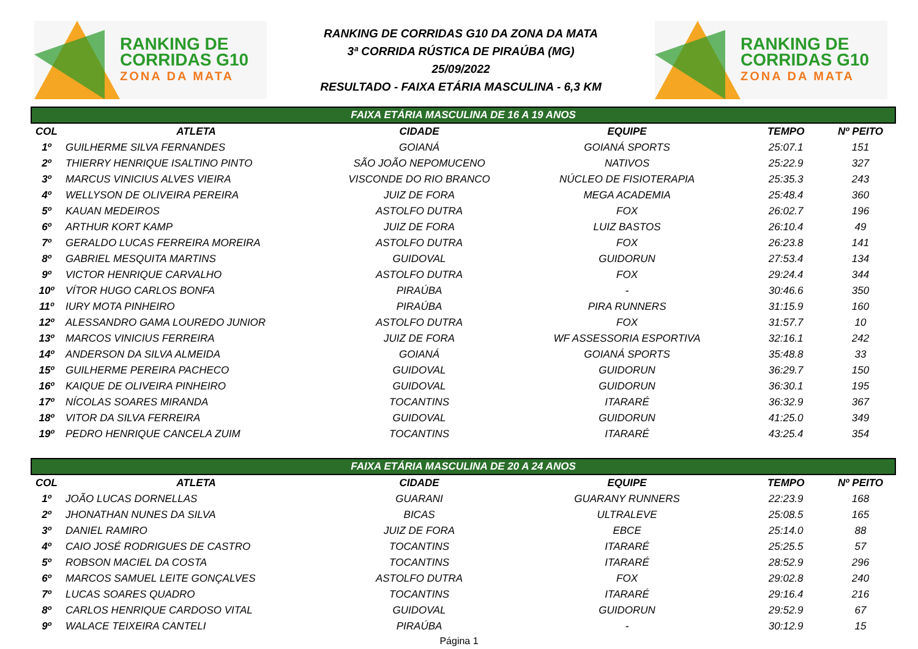RANKING DE
CORRIDAS G10
ZONA DA MATA
RANKING DE CORRIDAS G10 DA ZONA DA MATA
3ª CORRIDA RÚSTICA DE PIRAÚBA (MG)
25/09/2022
RESULTADO - FAIXA ETÁRIA MASCULINA - 6,3 KM
RANKING DE
CORRIDAS G10
ZONA DA MATA
| FAIXA ETÁRIA MASCULINA DE 16 A 19 ANOS | | | | | |
| --- | --- | --- | --- | --- | --- |
| COL | ATLETA | CIDADE | EQUIPE | TEMPO | Nº PEITO |
| 1º | GUILHERME SILVA FERNANDES | GOIANÁ | GOIANÁ SPORTS | 25:07.1 | 151 |
| 2º | THIERRY HENRIQUE ISALTINO PINTO | SÃO JOÃO NEPOMUCENO | NATIVOS | 25:22.9 | 327 |
| 3º | MARCUS VINICIUS ALVES VIEIRA | VISCONDE DO RIO BRANCO | NÚCLEO DE FISIOTERAPIA | 25:35.3 | 243 |
| 4º | WELLYSON DE OLIVEIRA PEREIRA | JUIZ DE FORA | MEGA ACADEMIA | 25:48.4 | 360 |
| 5º | KAUAN MEDEIROS | ASTOLFO DUTRA | FOX | 26:02.7 | 196 |
| 6º | ARTHUR KORT KAMP | JUIZ DE FORA | LUIZ BASTOS | 26:10.4 | 49 |
| 7º | GERALDO LUCAS FERREIRA MOREIRA | ASTOLFO DUTRA | FOX | 26:23.8 | 141 |
| 8º | GABRIEL MESQUITA MARTINS | GUIDOVAL | GUIDORUN | 27:53.4 | 134 |
| 9º | VICTOR HENRIQUE CARVALHO | ASTOLFO DUTRA | FOX | 29:24.4 | 344 |
| 10º | VÍTOR HUGO CARLOS BONFA | PIRAÚBA | - | 30:46.6 | 350 |
| 11º | IURY MOTA PINHEIRO | PIRAÚBA | PIRA RUNNERS | 31:15.9 | 160 |
| 12º | ALESSANDRO GAMA LOUREDO JUNIOR | ASTOLFO DUTRA | FOX | 31:57.7 | 10 |
| 13º | MARCOS VINICIUS FERREIRA | JUIZ DE FORA | WF ASSESSORIA ESPORTIVA | 32:16.1 | 242 |
| 14º | ANDERSON DA SILVA ALMEIDA | GOIANÁ | GOIANÁ SPORTS | 35:48.8 | 33 |
| 15º | GUILHERME PEREIRA PACHECO | GUIDOVAL | GUIDORUN | 36:29.7 | 150 |
| 16º | KAIQUE DE OLIVEIRA PINHEIRO | GUIDOVAL | GUIDORUN | 36:30.1 | 195 |
| 17º | NÍCOLAS SOARES MIRANDA | TOCANTINS | ITARARÉ | 36:32.9 | 367 |
| 18º | VITOR DA SILVA FERREIRA | GUIDOVAL | GUIDORUN | 41:25.0 | 349 |
| 19º | PEDRO HENRIQUE CANCELA ZUIM | TOCANTINS | ITARARÉ | 43:25.4 | 354 |
| FAIXA ETÁRIA MASCULINA DE 20 A 24 ANOS | | | | | |
| COL | ATLETA | CIDADE | EQUIPE | TEMPO | Nº PEITO |
| 1º | JOÃO LUCAS DORNELLAS | GUARANI | GUARANY RUNNERS | 22:23.9 | 168 |
| 2º | JHONATHAN NUNES DA SILVA | BICAS | ULTRALEVE | 25:08.5 | 165 |
| 3º | DANIEL RAMIRO | JUIZ DE FORA | EBCE | 25:14.0 | 88 |
| 4º | CAIO JOSÉ RODRIGUES DE CASTRO | TOCANTINS | ITARARÉ | 25:25.5 | 57 |
| 5º | ROBSON MACIEL DA COSTA | TOCANTINS | ITARARÉ | 28:52.9 | 296 |
| 6º | MARCOS SAMUEL LEITE GONÇALVES | ASTOLFO DUTRA | FOX | 29:02.8 | 240 |
| 7º | LUCAS SOARES QUADRO | TOCANTINS | ITARARÉ | 29:16.4 | 216 |
| 8º | CARLOS HENRIQUE CARDOSO VITAL | GUIDOVAL | GUIDORUN | 29:52.9 | 67 |
| 9º | WALACE TEIXEIRA CANTELI | PIRAÚBA | - | 30:12.9 | 15 |
Página 1